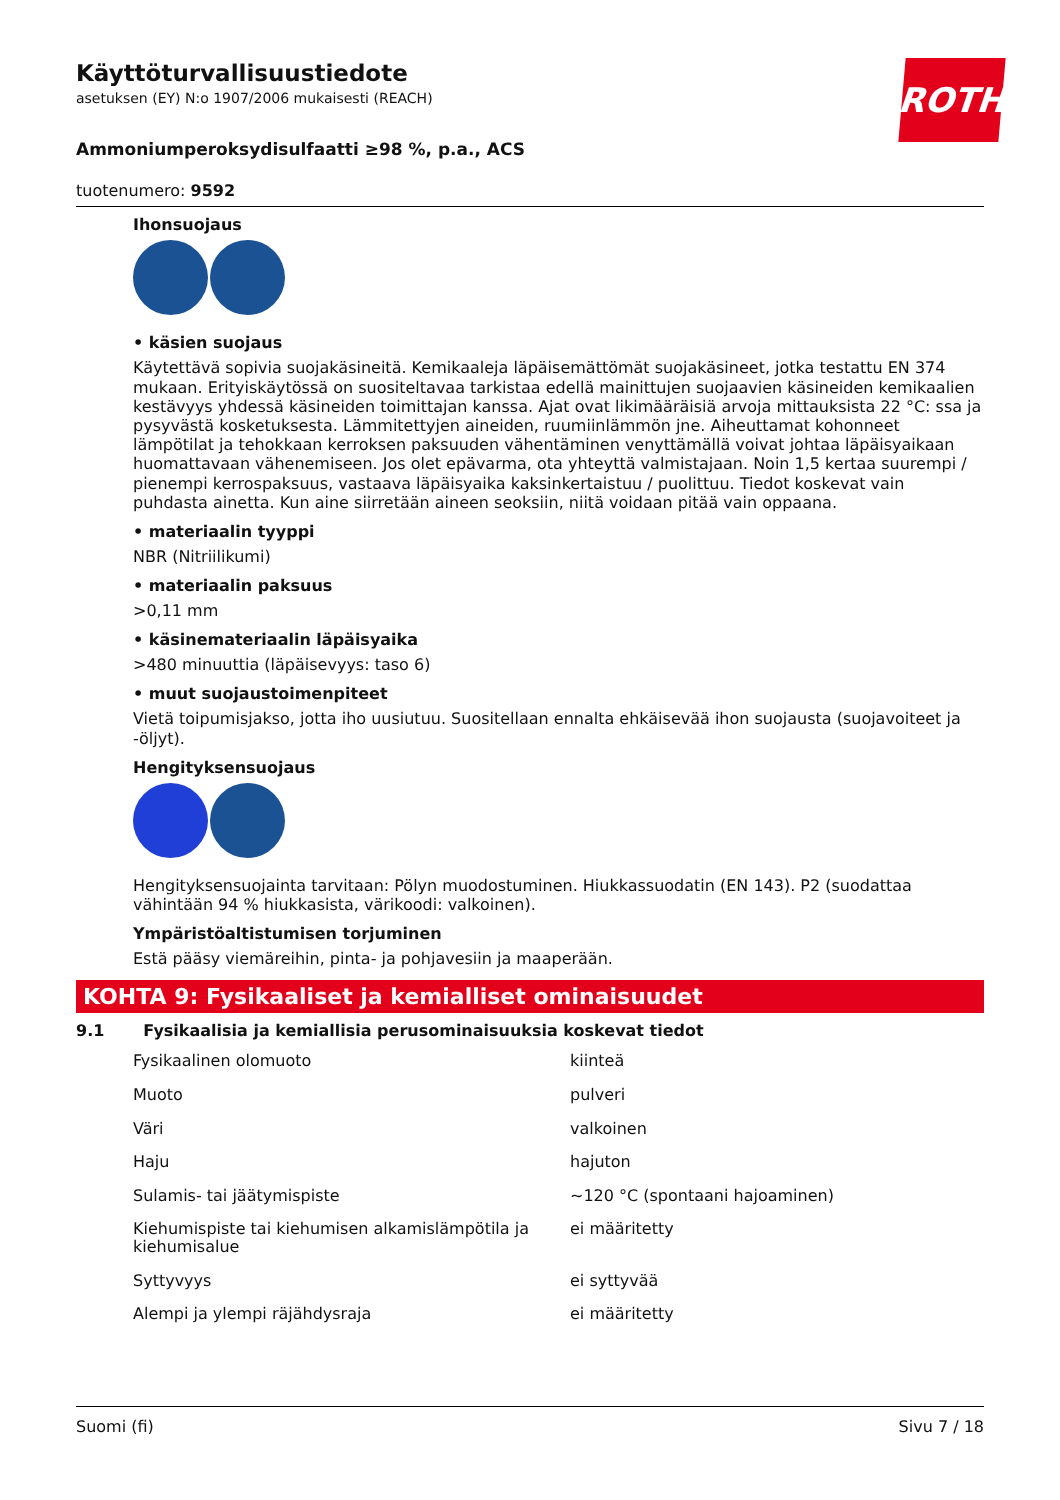ROTH
Käyttöturvallisuustiedote
asetuksen (EY) N:o 1907/2006 mukaisesti (REACH)
Ammoniumperoksydisulfaatti ≥98 %, p.a., ACS
tuotenumero: 9592
Ihonsuojaus
• käsien suojaus
Käytettävä sopivia suojakäsineitä. Kemikaaleja läpäisemättömät suojakäsineet, jotka testattu EN 374 mukaan. Erityiskäytössä on suositeltavaa tarkistaa edellä mainittujen suojaavien käsineiden kemikaalien kestävyys yhdessä käsineiden toimittajan kanssa. Ajat ovat likimääräisiä arvoja mittauksista 22 °C: ssa ja pysyvästä kosketuksesta. Lämmitettyjen aineiden, ruumiinlämmön jne. Aiheuttamat kohonneet lämpötilat ja tehokkaan kerroksen paksuuden vähentäminen venyttämällä voivat johtaa läpäisyaikaan huomattavaan vähenemiseen. Jos olet epävarma, ota yhteyttä valmistajaan. Noin 1,5 kertaa suurempi / pienempi kerrospaksuus, vastaava läpäisyaika kaksinkertaistuu / puolittuu. Tiedot koskevat vain puhdasta ainetta. Kun aine siirretään aineen seoksiin, niitä voidaan pitää vain oppaana.
• materiaalin tyyppi
NBR (Nitriilikumi)
• materiaalin paksuus
>0,11 mm
• käsinemateriaalin läpäisyaika
>480 minuuttia (läpäisevyys: taso 6)
• muut suojaustoimenpiteet
Vietä toipumisjakso, jotta iho uusiutuu. Suositellaan ennalta ehkäisevää ihon suojausta (suojavoiteet ja -öljyt).
Hengityksensuojaus
Hengityksensuojainta tarvitaan: Pölyn muodostuminen. Hiukkassuodatin (EN 143). P2 (suodattaa vähintään 94 % hiukkasista, värikoodi: valkoinen).
Ympäristöaltistumisen torjuminen
Estä pääsy viemäreihin, pinta- ja pohjavesiin ja maaperään.
KOHTA 9: Fysikaaliset ja kemialliset ominaisuudet
9.1 Fysikaalisia ja kemiallisia perusominaisuuksia koskevat tiedot
| Fysikaalinen olomuoto | kiinteä |
| Muoto | pulveri |
| Väri | valkoinen |
| Haju | hajuton |
| Sulamis- tai jäätymispiste | ~120 °C (spontaani hajoaminen) |
| Kiehumispiste tai kiehumisen alkamislämpötila ja kiehumisalue | ei määritetty |
| Syttyvyys | ei syttyvää |
| Alempi ja ylempi räjähdysraja | ei määritetty |
Suomi (fi) Sivu 7 / 18